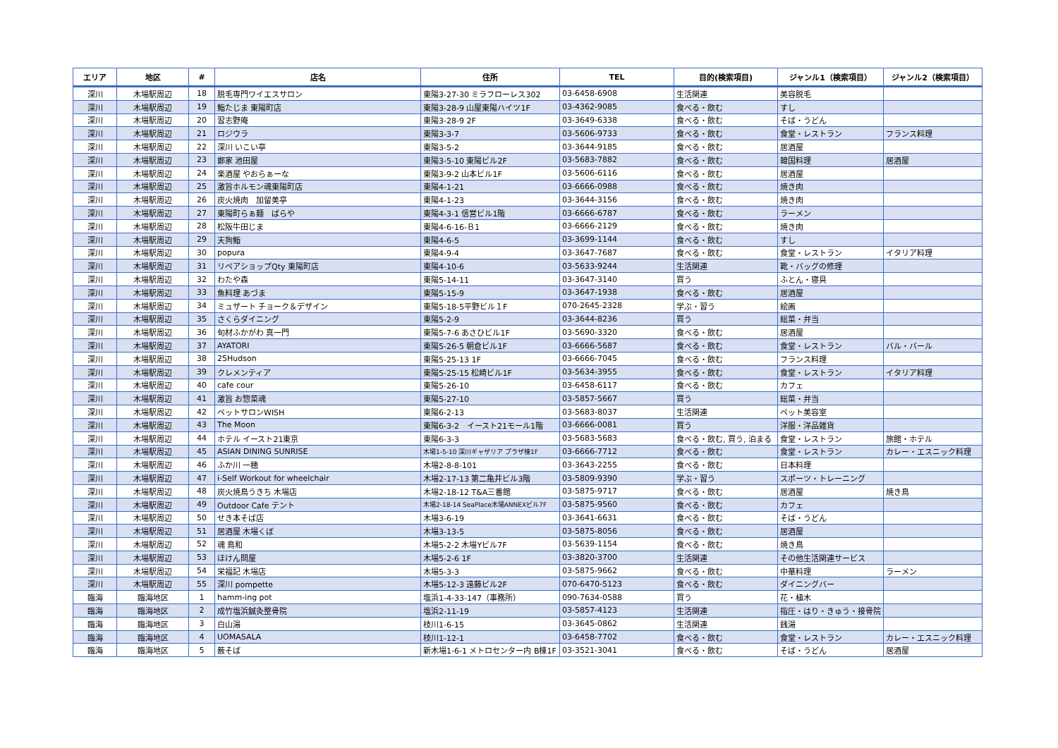| エリア | 地区 | # | 店名 | 住所 | TEL | 目的(検索項目) | ジャンル1（検索項目） | ジャンル2（検索項目） |
| --- | --- | --- | --- | --- | --- | --- | --- | --- |
| 深川 | 木場駅周辺 | 18 | 脱毛専門ワイエスサロン | 東陽3-27-30 ミラフローレス302 | 03-6458-6908 | 生活関連 | 美容脱毛 | |
| 深川 | 木場駅周辺 | 19 | 鮨たじま 東陽町店 | 東陽3-28-9 山屋東陽ハイツ1F | 03-4362-9085 | 食べる・飲む | すし | |
| 深川 | 木場駅周辺 | 20 | 習志野庵 | 東陽3-28-9 2F | 03-3649-6338 | 食べる・飲む | そば・うどん | |
| 深川 | 木場駅周辺 | 21 | ロジウラ | 東陽3-3-7 | 03-5606-9733 | 食べる・飲む | 食堂・レストラン | フランス料理 |
| 深川 | 木場駅周辺 | 22 | 深川 いこい亭 | 東陽3-5-2 | 03-3644-9185 | 食べる・飲む | 居酒屋 | |
| 深川 | 木場駅周辺 | 23 | 鄭家 池田屋 | 東陽3-5-10 東陽ビル2F | 03-5683-7882 | 食べる・飲む | 韓国料理 | 居酒屋 |
| 深川 | 木場駅周辺 | 24 | 楽酒屋 やおらぁーな | 東陽3-9-2 山本ビル1F | 03-5606-6116 | 食べる・飲む | 居酒屋 | |
| 深川 | 木場駅周辺 | 25 | 激旨ホルモン魂東陽町店 | 東陽4-1-21 | 03-6666-0988 | 食べる・飲む | 焼き肉 | |
| 深川 | 木場駅周辺 | 26 | 炭火焼肉 加留美亭 | 東陽4-1-23 | 03-3644-3156 | 食べる・飲む | 焼き肉 | |
| 深川 | 木場駅周辺 | 27 | 東陽町らぁ麺 ばらや | 東陽4-3-1 信営ビル1階 | 03-6666-6787 | 食べる・飲む | ラーメン | |
| 深川 | 木場駅周辺 | 28 | 松阪牛田じま | 東陽4-6-16-Ｂ1 | 03-6666-2129 | 食べる・飲む | 焼き肉 | |
| 深川 | 木場駅周辺 | 29 | 天狗鮨 | 東陽4-6-5 | 03-3699-1144 | 食べる・飲む | すし | |
| 深川 | 木場駅周辺 | 30 | popura | 東陽4-9-4 | 03-3647-7687 | 食べる・飲む | 食堂・レストラン | イタリア料理 |
| 深川 | 木場駅周辺 | 31 | リペアショップQty 東陽町店 | 東陽4-10-6 | 03-5633-9244 | 生活関連 | 靴・バッグの修理 | |
| 深川 | 木場駅周辺 | 32 | わたや森 | 東陽5-14-11 | 03-3647-3140 | 買う | ふとん・寝具 | |
| 深川 | 木場駅周辺 | 33 | 魚料理 あづま | 東陽5-15-9 | 03-3647-1938 | 食べる・飲む | 居酒屋 | |
| 深川 | 木場駅周辺 | 34 | ミュザート チョーク＆デザイン | 東陽5-18-5平野ビル１F | 070-2645-2328 | 学ぶ・習う | 絵画 | |
| 深川 | 木場駅周辺 | 35 | さくらダイニング | 東陽5-2-9 | 03-3644-8236 | 買う | 総菜・弁当 | |
| 深川 | 木場駅周辺 | 36 | 旬材ふかがわ 真一門 | 東陽5-7-6 あさひビル1F | 03-5690-3320 | 食べる・飲む | 居酒屋 | |
| 深川 | 木場駅周辺 | 37 | AYATORI | 東陽5-26-5 朝倉ビル1F | 03-6666-5687 | 食べる・飲む | 食堂・レストラン | バル・バール |
| 深川 | 木場駅周辺 | 38 | 25Hudson | 東陽5-25-13 1F | 03-6666-7045 | 食べる・飲む | フランス料理 | |
| 深川 | 木場駅周辺 | 39 | クレメンティア | 東陽5-25-15 松崎ビル1F | 03-5634-3955 | 食べる・飲む | 食堂・レストラン | イタリア料理 |
| 深川 | 木場駅周辺 | 40 | cafe cour | 東陽5-26-10 | 03-6458-6117 | 食べる・飲む | カフェ | |
| 深川 | 木場駅周辺 | 41 | 激旨 お惣菜魂 | 東陽5-27-10 | 03-5857-5667 | 買う | 総菜・弁当 | |
| 深川 | 木場駅周辺 | 42 | ペットサロンWISH | 東陽6-2-13 | 03-5683-8037 | 生活関連 | ペット美容室 | |
| 深川 | 木場駅周辺 | 43 | The Moon | 東陽6-3-2 イースト21モール1階 | 03-6666-0081 | 買う | 洋服・洋品雑貨 | |
| 深川 | 木場駅周辺 | 44 | ホテル イースト21東京 | 東陽6-3-3 | 03-5683-5683 | 食べる・飲む, 買う, 泊まる | 食堂・レストラン | 旅館・ホテル |
| 深川 | 木場駅周辺 | 45 | ASIAN DINING SUNRISE | 木場1-5-10 深川ギャザリア プラザ棟1F | 03-6666-7712 | 食べる・飲む | 食堂・レストラン | カレー・エスニック料理 |
| 深川 | 木場駅周辺 | 46 | ふか川 一穂 | 木場2-8-8-101 | 03-3643-2255 | 食べる・飲む | 日本料理 | |
| 深川 | 木場駅周辺 | 47 | i-Self Workout for wheelchair | 木場2-17-13 第二亀井ビル3階 | 03-5809-9390 | 学ぶ・習う | スポーツ・トレーニング | |
| 深川 | 木場駅周辺 | 48 | 炭火焼鳥うきち 木場店 | 木場2-18-12 T&A三番館 | 03-5875-9717 | 食べる・飲む | 居酒屋 | 焼き鳥 |
| 深川 | 木場駅周辺 | 49 | Outdoor Cafe テント | 木場2-18-14 SeaPlace木場ANNEXビル7F | 03-5875-9560 | 食べる・飲む | カフェ | |
| 深川 | 木場駅周辺 | 50 | せき本そば店 | 木場3-6-19 | 03-3641-6631 | 食べる・飲む | そば・うどん | |
| 深川 | 木場駅周辺 | 51 | 居酒屋 木場くぼ | 木場3-13-5 | 03-5875-8056 | 食べる・飲む | 居酒屋 | |
| 深川 | 木場駅周辺 | 52 | 魂 鳥和 | 木場5-2-2 木場Yビル7F | 03-5639-1154 | 食べる・飲む | 焼き鳥 | |
| 深川 | 木場駅周辺 | 53 | ほけん問屋 | 木場5-2-6 1F | 03-3820-3700 | 生活関連 | その他生活関連サービス | |
| 深川 | 木場駅周辺 | 54 | 栄福記 木場店 | 木場5-3-3 | 03-5875-9662 | 食べる・飲む | 中華料理 | ラーメン |
| 深川 | 木場駅周辺 | 55 | 深川 pompette | 木場5-12-3 遠藤ビル2F | 070-6470-5123 | 食べる・飲む | ダイニングバー | |
| 臨海 | 臨海地区 | 1 | hamm-ing pot | 塩浜1-4-33-147（事務所） | 090-7634-0588 | 買う | 花・植木 | |
| 臨海 | 臨海地区 | 2 | 成竹塩浜鍼灸整骨院 | 塩浜2-11-19 | 03-5857-4123 | 生活関連 | 指圧・はり・きゅう・接骨院 | |
| 臨海 | 臨海地区 | 3 | 白山湯 | 枝川1-6-15 | 03-3645-0862 | 生活関連 | 銭湯 | |
| 臨海 | 臨海地区 | 4 | UOMASALA | 枝川1-12-1 | 03-6458-7702 | 食べる・飲む | 食堂・レストラン | カレー・エスニック料理 |
| 臨海 | 臨海地区 | 5 | 薮そば | 新木場1-6-1 メトロセンター内 B棟1F | 03-3521-3041 | 食べる・飲む | そば・うどん | 居酒屋 |